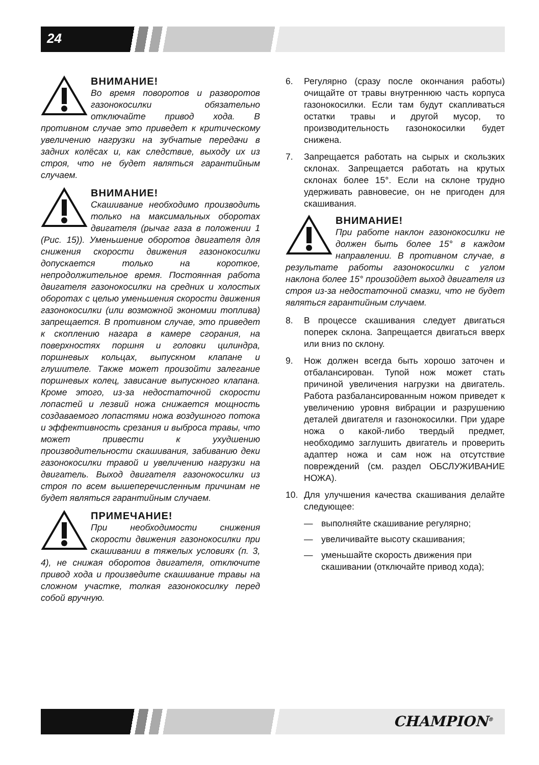24
ВНИМАНИЕ!
Во время поворотов и разворотов газонокосилки обязательно отключайте привод хода. В противном случае это приведет к критическому увеличению нагрузки на зубчатые передачи в задних колёсах и, как следствие, выходу их из строя, что не будет являться гарантийным случаем.
ВНИМАНИЕ!
Скашивание необходимо производить только на максимальных оборотах двигателя (рычаг газа в положении 1 (Рис. 15)). Уменьшение оборотов двигателя для снижения скорости движения газонокосилки допускается только на короткое, непродолжительное время. Постоянная работа двигателя газонокосилки на средних и холостых оборотах с целью уменьшения скорости движения газонокосилки (или возможной экономии топлива) запрещается. В противном случае, это приведет к скоплению нагара в камере сгорания, на поверхностях поршня и головки цилиндра, поршневых кольцах, выпускном клапане и глушителе. Также может произойти залегание поршневых колец, зависание выпускного клапана. Кроме этого, из-за недостаточной скорости лопастей и лезвий ножа снижается мощность создаваемого лопастями ножа воздушного потока и эффективность срезания и выброса травы, что может привести к ухудшению производительности скашивания, забиванию деки газонокосилки травой и увеличению нагрузки на двигатель. Выход двигателя газонокосилки из строя по всем вышеперечисленным причинам не будет являться гарантийным случаем.
ПРИМЕЧАНИЕ!
При необходимости снижения скорости движения газонокосилки при скашивании в тяжелых условиях (п. 3, 4), не снижая оборотов двигателя, отключите привод хода и произведите скашивание травы на сложном участке, толкая газонокосилку перед собой вручную.
6. Регулярно (сразу после окончания работы) очищайте от травы внутреннюю часть корпуса газонокосилки. Если там будут скапливаться остатки травы и другой мусор, то производительность газонокосилки будет снижена.
7. Запрещается работать на сырых и скользких склонах. Запрещается работать на крутых склонах более 15°. Если на склоне трудно удерживать равновесие, он не пригоден для скашивания.
ВНИМАНИЕ!
При работе наклон газонокосилки не должен быть более 15° в каждом направлении. В противном случае, в результате работы газонокосилки с углом наклона более 15° произойдет выход двигателя из строя из-за недостаточной смазки, что не будет являться гарантийным случаем.
8. В процессе скашивания следует двигаться поперек склона. Запрещается двигаться вверх или вниз по склону.
9. Нож должен всегда быть хорошо заточен и отбалансирован. Тупой нож может стать причиной увеличения нагрузки на двигатель. Работа разбалансированным ножом приведет к увеличению уровня вибрации и разрушению деталей двигателя и газонокосилки. При ударе ножа о какой-либо твердый предмет, необходимо заглушить двигатель и проверить адаптер ножа и сам нож на отсутствие повреждений (см. раздел ОБСЛУЖИВАНИЕ НОЖА).
10. Для улучшения качества скашивания делайте следующее:
— выполняйте скашивание регулярно;
— увеличивайте высоту скашивания;
— уменьшайте скорость движения при скашивании (отключайте привод хода);
CHAMPION<sup>®</sup>